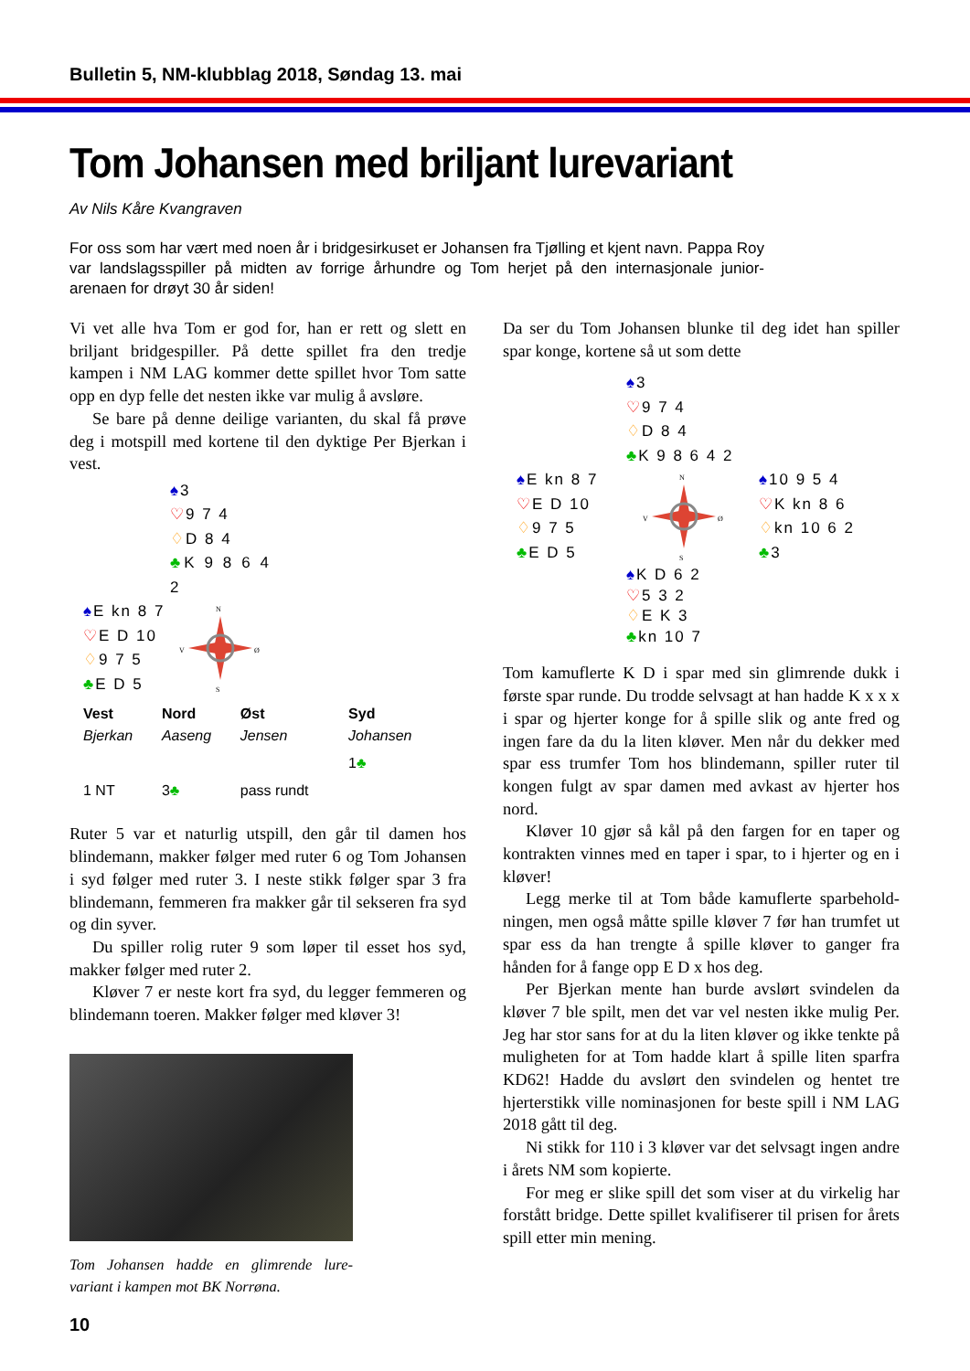Bulletin 5, NM-klubblag 2018, Søndag 13. mai
Tom Johansen med briljant lurevariant
Av Nils Kåre Kvangraven
For oss som har vært med noen år i bridgesirkuset er Johansen fra Tjølling et kjent navn. Pappa Roy var landslagsspiller på midten av forrige århundre og Tom herjet på den internasjonale junior-arenaen for drøyt 30 år siden!
Vi vet alle hva Tom er god for, han er rett og slett en briljant bridgespiller. På dette spillet fra den tredje kampen i NM LAG kommer dette spillet hvor Tom satte opp en dyp felle det nesten ikke var mulig å avsløre.
Se bare på denne deilige varianten, du skal få prøve deg i motspill med kortene til den dyktige Per Bjerkan i vest.
♠3
♡9 7 4
♢D 8 4
♣K 9 8 6 4 2
♠E kn 8 7
♡E D 10
♢9 7 5
♣E D 5
N
V
Ø
S
| Vest | Nord | Øst | Syd |
| --- | --- | --- | --- |
| Bjerkan | Aaseng | Jensen | Johansen |
| | | | 1 ♣ |
| 1 NT | 3 ♣ | pass rundt | |
Ruter 5 var et naturlig utspill, den går til damen hos blindemann, makker følger med ruter 6 og Tom Johansen i syd følger med ruter 3. I neste stikk følger spar 3 fra blindemann, femmeren fra makker går til sekseren fra syd og din syver.
Du spiller rolig ruter 9 som løper til esset hos syd, makker følger med ruter 2.
Kløver 7 er neste kort fra syd, du legger femmeren og blindemann toeren. Makker følger med kløver 3!
Tom Johansen hadde en glimrende lure-variant i kampen mot BK Norrøna.
10
Da ser du Tom Johansen blunke til deg idet han spiller spar konge, kortene så ut som dette
♠3
♡9 7 4
♢D 8 4
♣K 9 8 6 4 2
♠E kn 8 7
♡E D 10
♢9 7 5
♣E D 5
N
V
Ø
S
♠10 9 5 4
♡K kn 8 6
♢kn 10 6 2
♣3
♠K D 6 2
♡5 3 2
♢E K 3
♣kn 10 7
Tom kamuflerte K D i spar med sin glimrende dukk i første spar runde. Du trodde selvsagt at han hadde K x x x i spar og hjerter konge for å spille slik og ante fred og ingen fare da du la liten kløver. Men når du dekker med spar ess trumfer Tom hos blindemann, spiller ruter til kongen fulgt av spar damen med avkast av hjerter hos nord.
Kløver 10 gjør så kål på den fargen for en taper og kontrakten vinnes med en taper i spar, to i hjerter og en i kløver!
Legg merke til at Tom både kamuflerte sparbehold-ningen, men også måtte spille kløver 7 før han trumfet ut spar ess da han trengte å spille kløver to ganger fra hånden for å fange opp E D x hos deg.
Per Bjerkan mente han burde avslørt svindelen da kløver 7 ble spilt, men det var vel nesten ikke mulig Per. Jeg har stor sans for at du la liten kløver og ikke tenkte på muligheten for at Tom hadde klart å spille liten sparfra KD62! Hadde du avslørt den svindelen og hentet tre hjerterstikk ville nominasjonen for beste spill i NM LAG 2018 gått til deg.
Ni stikk for 110 i 3 kløver var det selvsagt ingen andre i årets NM som kopierte.
For meg er slike spill det som viser at du virkelig har forstått bridge. Dette spillet kvalifiserer til prisen for årets spill etter min mening.